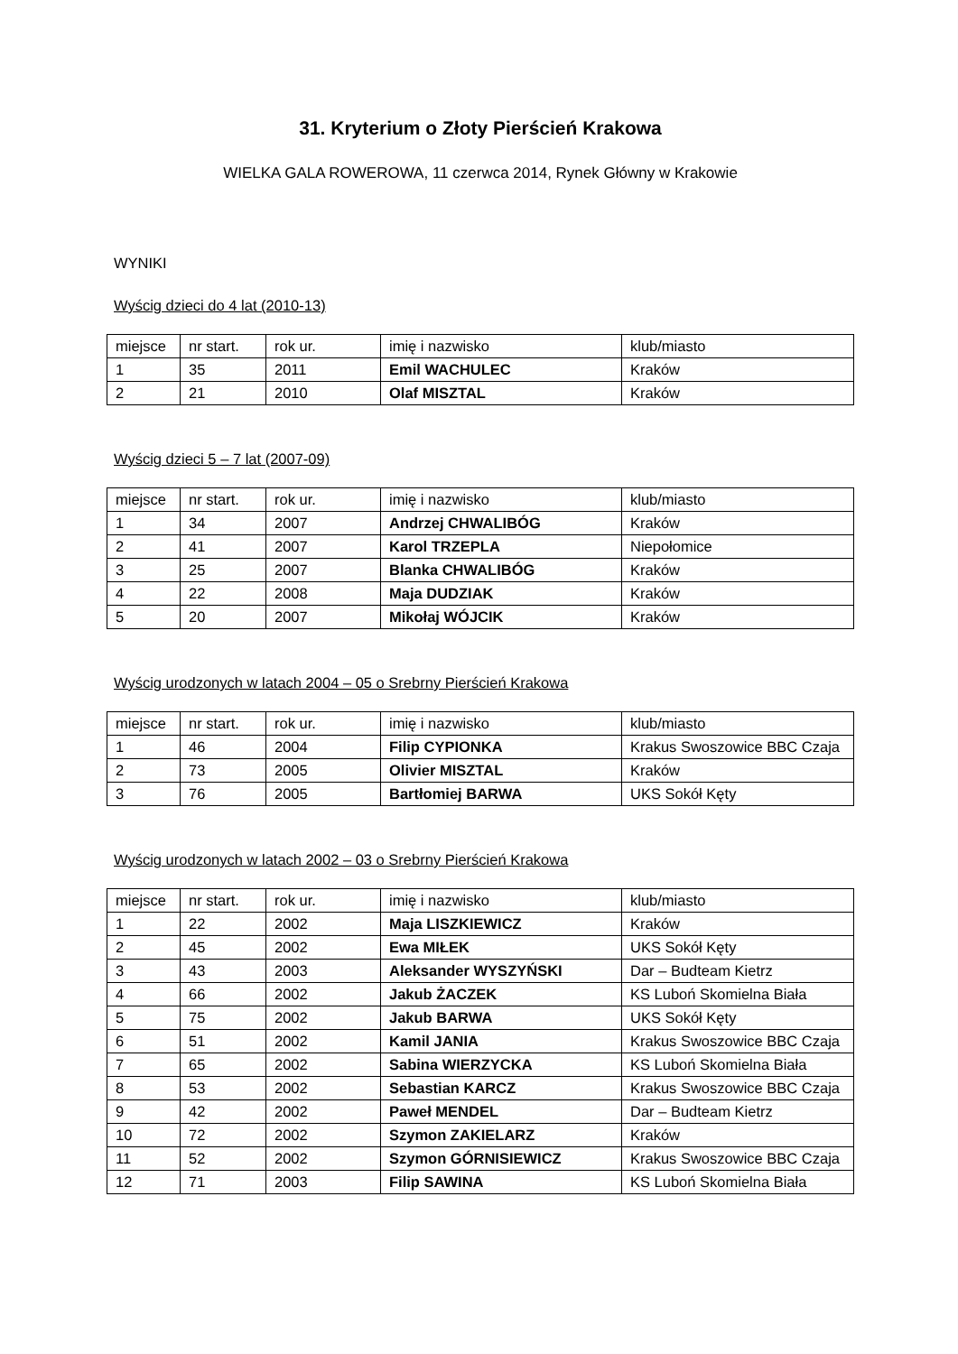31. Kryterium o Złoty Pierścień Krakowa
WIELKA GALA ROWEROWA, 11 czerwca 2014, Rynek Główny w Krakowie
WYNIKI
Wyścig dzieci do 4 lat (2010-13)
| miejsce | nr start. | rok ur. | imię i nazwisko | klub/miasto |
| 1 | 35 | 2011 | Emil WACHULEC | Kraków |
| 2 | 21 | 2010 | Olaf MISZTAL | Kraków |
Wyścig dzieci 5 – 7 lat (2007-09)
| miejsce | nr start. | rok ur. | imię i nazwisko | klub/miasto |
| 1 | 34 | 2007 | Andrzej CHWALIBÓG | Kraków |
| 2 | 41 | 2007 | Karol TRZEPLA | Niepołomice |
| 3 | 25 | 2007 | Blanka CHWALIBÓG | Kraków |
| 4 | 22 | 2008 | Maja DUDZIAK | Kraków |
| 5 | 20 | 2007 | Mikołaj WÓJCIK | Kraków |
Wyścig urodzonych w latach 2004 – 05 o Srebrny Pierścień Krakowa
| miejsce | nr start. | rok ur. | imię i nazwisko | klub/miasto |
| 1 | 46 | 2004 | Filip CYPIONKA | Krakus Swoszowice BBC Czaja |
| 2 | 73 | 2005 | Olivier MISZTAL | Kraków |
| 3 | 76 | 2005 | Bartłomiej BARWA | UKS Sokół Kęty |
Wyścig urodzonych w latach 2002 – 03 o Srebrny Pierścień Krakowa
| miejsce | nr start. | rok ur. | imię i nazwisko | klub/miasto |
| 1 | 22 | 2002 | Maja LISZKIEWICZ | Kraków |
| 2 | 45 | 2002 | Ewa MIŁEK | UKS Sokół Kęty |
| 3 | 43 | 2003 | Aleksander WYSZYŃSKI | Dar – Budteam Kietrz |
| 4 | 66 | 2002 | Jakub ŻACZEK | KS Luboń Skomielna Biała |
| 5 | 75 | 2002 | Jakub BARWA | UKS Sokół Kęty |
| 6 | 51 | 2002 | Kamil JANIA | Krakus Swoszowice BBC Czaja |
| 7 | 65 | 2002 | Sabina WIERZYCKA | KS Luboń Skomielna Biała |
| 8 | 53 | 2002 | Sebastian KARCZ | Krakus Swoszowice BBC Czaja |
| 9 | 42 | 2002 | Paweł MENDEL | Dar – Budteam Kietrz |
| 10 | 72 | 2002 | Szymon ZAKIELARZ | Kraków |
| 11 | 52 | 2002 | Szymon GÓRNISIEWICZ | Krakus Swoszowice BBC Czaja |
| 12 | 71 | 2003 | Filip SAWINA | KS Luboń Skomielna Biała |